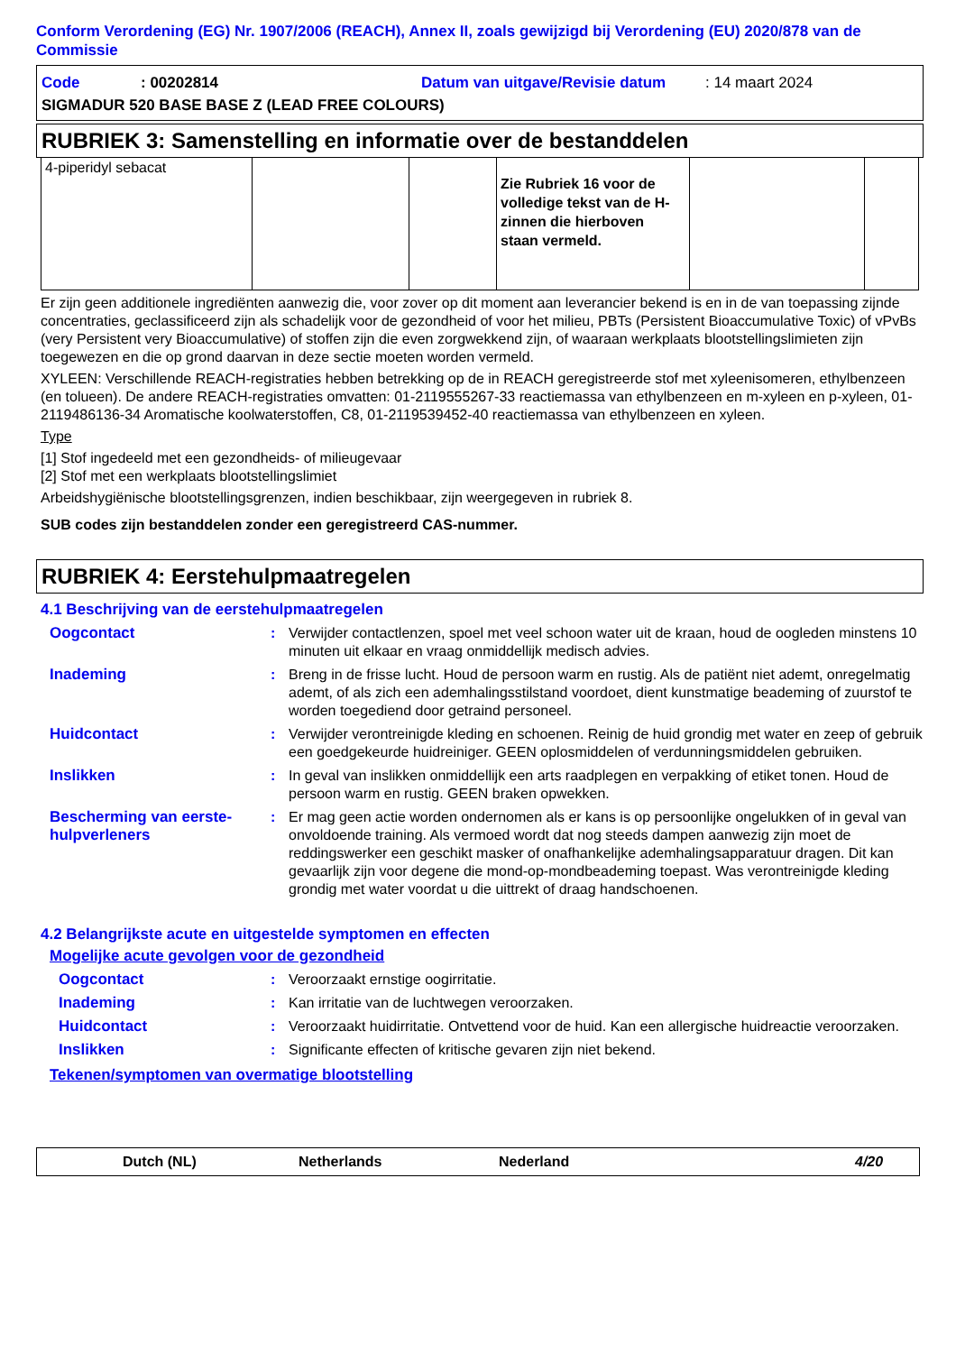Conform Verordening (EG) Nr. 1907/2006 (REACH), Annex II, zoals gewijzigd bij Verordening (EU) 2020/878 van de Commissie
Code: 00202814 Datum van uitgave/Revisie datum: 14 maart 2024
SIGMADUR 520 BASE BASE Z (LEAD FREE COLOURS)
RUBRIEK 3: Samenstelling en informatie over de bestanddelen
| 4-piperidyl sebacat | | | Zie Rubriek 16 voor de volledige tekst van de H-zinnen die hierboven staan vermeld. | | |
Er zijn geen additionele ingrediënten aanwezig die, voor zover op dit moment aan leverancier bekend is en in de van toepassing zijnde concentraties, geclassificeerd zijn als schadelijk voor de gezondheid of voor het milieu, PBTs (Persistent Bioaccumulative Toxic) of vPvBs (very Persistent very Bioaccumulative) of stoffen zijn die even zorgwekkend zijn, of waaraan werkplaats blootstellingslimieten zijn toegewezen en die op grond daarvan in deze sectie moeten worden vermeld.
XYLEEN: Verschillende REACH-registraties hebben betrekking op de in REACH geregistreerde stof met xyleenisomeren, ethylbenzeen (en tolueen). De andere REACH-registraties omvatten: 01-2119555267-33 reactiemassa van ethylbenzeen en m-xyleen en p-xyleen, 01-2119486136-34 Aromatische koolwaterstoffen, C8, 01-2119539452-40 reactiemassa van ethylbenzeen en xyleen.
Type
[1] Stof ingedeeld met een gezondheids- of milieugevaar
[2] Stof met een werkplaats blootstellingslimiet
Arbeidshygiënische blootstellingsgrenzen, indien beschikbaar, zijn weergegeven in rubriek 8.
SUB codes zijn bestanddelen zonder een geregistreerd CAS-nummer.
RUBRIEK 4: Eerstehulpmaatregelen
4.1 Beschrijving van de eerstehulpmaatregelen
Oogcontact: Verwijder contactlenzen, spoel met veel schoon water uit de kraan, houd de oogleden minstens 10 minuten uit elkaar en vraag onmiddellijk medisch advies.
Inademing: Breng in de frisse lucht. Houd de persoon warm en rustig. Als de patiënt niet ademt, onregelmatig ademt, of als zich een ademhalingsstilstand voordoet, dient kunstmatige beademing of zuurstof te worden toegediend door getraind personeel.
Huidcontact: Verwijder verontreinigde kleding en schoenen. Reinig de huid grondig met water en zeep of gebruik een goedgekeurde huidreiniger. GEEN oplosmiddelen of verdunningsmiddelen gebruiken.
Inslikken: In geval van inslikken onmiddellijk een arts raadplegen en verpakking of etiket tonen. Houd de persoon warm en rustig. GEEN braken opwekken.
Bescherming van eerste-hulpverleners: Er mag geen actie worden ondernomen als er kans is op persoonlijke ongelukken of in geval van onvoldoende training. Als vermoed wordt dat nog steeds dampen aanwezig zijn moet de reddingswerker een geschikt masker of onafhankelijke ademhalingsapparatuur dragen. Dit kan gevaarlijk zijn voor degene die mond-op-mondbeademing toepast. Was verontreinigde kleding grondig met water voordat u die uittrekt of draag handschoenen.
4.2 Belangrijkste acute en uitgestelde symptomen en effecten
Mogelijke acute gevolgen voor de gezondheid
Oogcontact: Veroorzaakt ernstige oogirritatie.
Inademing: Kan irritatie van de luchtwegen veroorzaken.
Huidcontact: Veroorzaakt huidirritatie. Ontvettend voor de huid. Kan een allergische huidreactie veroorzaken.
Inslikken: Significante effecten of kritische gevaren zijn niet bekend.
Tekenen/symptomen van overmatige blootstelling
Dutch (NL) Netherlands Nederland 4/20